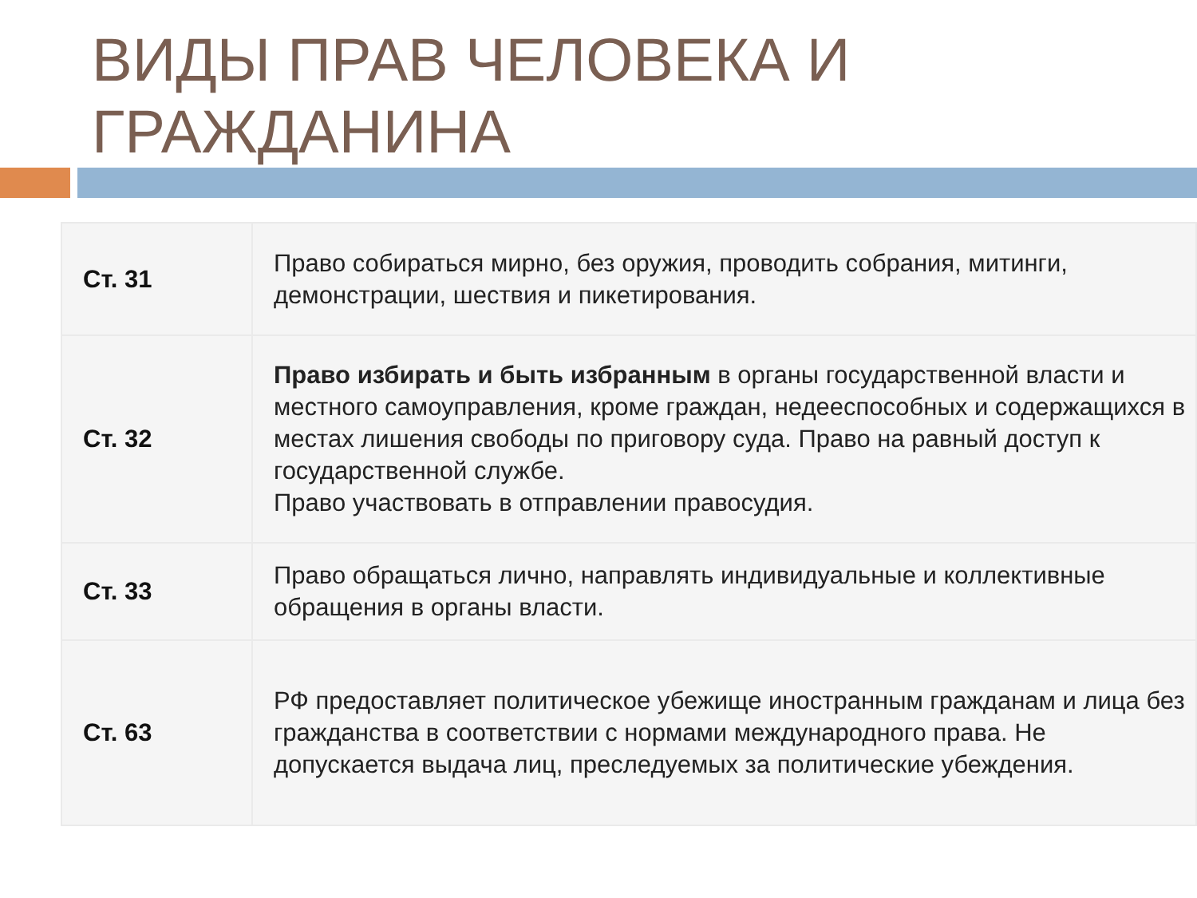ВИДЫ ПРАВ ЧЕЛОВЕКА И ГРАЖДАНИНА
| Ст. 31 | Право собираться мирно, без оружия, проводить собрания, митинги, демонстрации, шествия и пикетирования. |
| Ст. 32 | Право избирать и быть избранным в органы государственной власти и местного самоуправления, кроме граждан, недееспособных и содержащихся в местах лишения свободы по приговору суда. Право на равный доступ к государственной службе. Право участвовать в отправлении правосудия. |
| Ст. 33 | Право обращаться лично, направлять индивидуальные и коллективные обращения в органы власти. |
| Ст. 63 | РФ предоставляет политическое убежище иностранным гражданам и лица без гражданства в соответствии с нормами международного права. Не допускается выдача лиц, преследуемых за политические убеждения. |